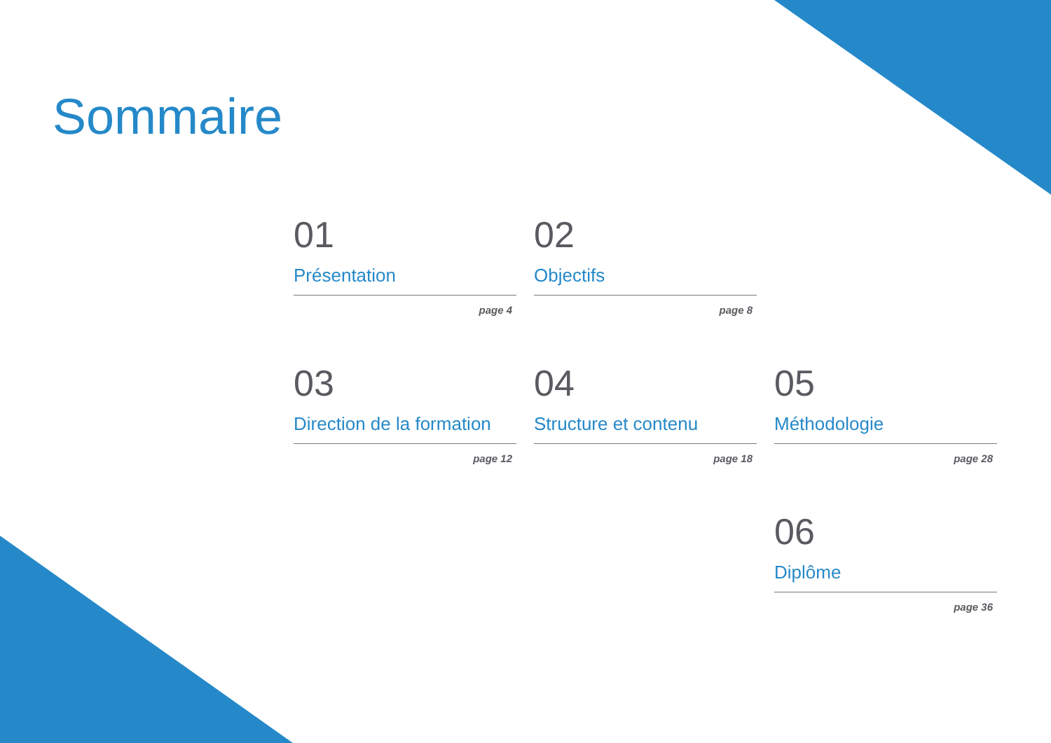Sommaire
01
Présentation
page 4
02
Objectifs
page 8
03
Direction de la formation
page 12
04
Structure et contenu
page 18
05
Méthodologie
page 28
06
Diplôme
page 36